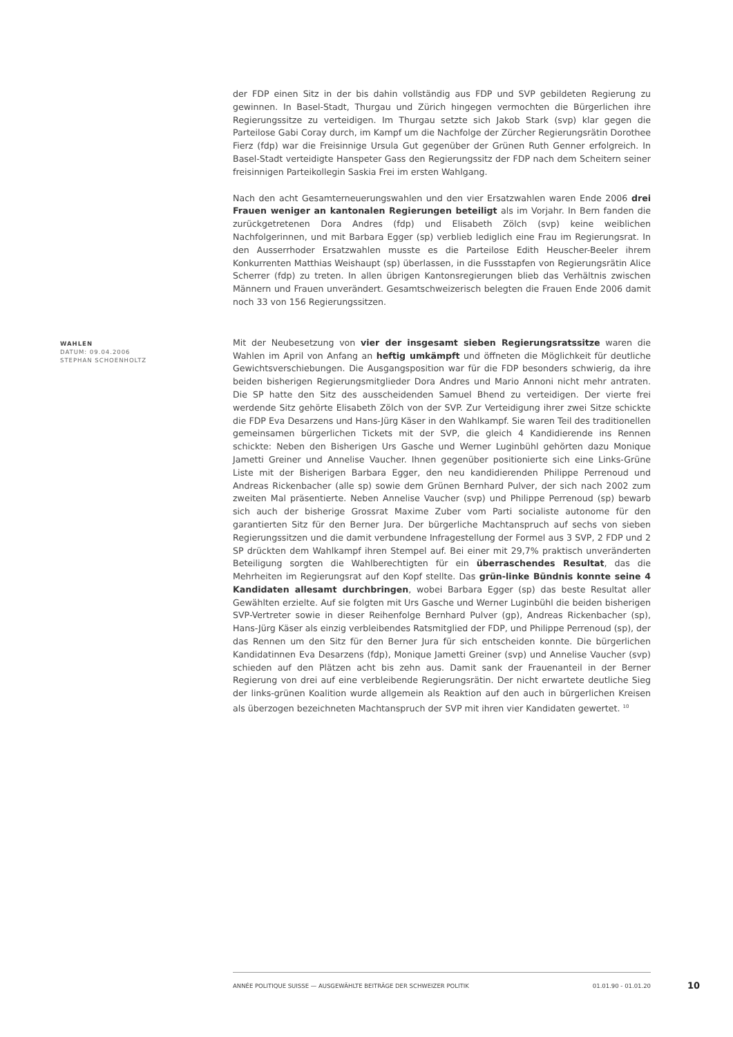der FDP einen Sitz in der bis dahin vollständig aus FDP und SVP gebildeten Regierung zu gewinnen. In Basel-Stadt, Thurgau und Zürich hingegen vermochten die Bürgerlichen ihre Regierungssitze zu verteidigen. Im Thurgau setzte sich Jakob Stark (svp) klar gegen die Parteilose Gabi Coray durch, im Kampf um die Nachfolge der Zürcher Regierungsrätin Dorothee Fierz (fdp) war die Freisinnige Ursula Gut gegenüber der Grünen Ruth Genner erfolgreich. In Basel-Stadt verteidigte Hanspeter Gass den Regierungssitz der FDP nach dem Scheitern seiner freisinnigen Parteikollegin Saskia Frei im ersten Wahlgang.
Nach den acht Gesamterneuerungswahlen und den vier Ersatzwahlen waren Ende 2006 drei Frauen weniger an kantonalen Regierungen beteiligt als im Vorjahr. In Bern fanden die zurückgetretenen Dora Andres (fdp) und Elisabeth Zölch (svp) keine weiblichen Nachfolgerinnen, und mit Barbara Egger (sp) verblieb lediglich eine Frau im Regierungsrat. In den Ausserrhoder Ersatzwahlen musste es die Parteilose Edith Heuscher-Beeler ihrem Konkurrenten Matthias Weishaupt (sp) überlassen, in die Fussstapfen von Regierungsrätin Alice Scherrer (fdp) zu treten. In allen übrigen Kantonsregierungen blieb das Verhältnis zwischen Männern und Frauen unverändert. Gesamtschweizerisch belegten die Frauen Ende 2006 damit noch 33 von 156 Regierungssitzen.
WAHLEN
DATUM: 09.04.2006
STEPHAN SCHOENHOLTZ
Mit der Neubesetzung von vier der insgesamt sieben Regierungsratssitze waren die Wahlen im April von Anfang an heftig umkämpft und öffneten die Möglichkeit für deutliche Gewichtsverschiebungen. Die Ausgangsposition war für die FDP besonders schwierig, da ihre beiden bisherigen Regierungsmitglieder Dora Andres und Mario Annoni nicht mehr antraten. Die SP hatte den Sitz des ausscheidenden Samuel Bhend zu verteidigen. Der vierte frei werdende Sitz gehörte Elisabeth Zölch von der SVP. Zur Verteidigung ihrer zwei Sitze schickte die FDP Eva Desarzens und Hans-Jürg Käser in den Wahlkampf. Sie waren Teil des traditionellen gemeinsamen bürgerlichen Tickets mit der SVP, die gleich 4 Kandidierende ins Rennen schickte: Neben den Bisherigen Urs Gasche und Werner Luginbühl gehörten dazu Monique Jametti Greiner und Annelise Vaucher. Ihnen gegenüber positionierte sich eine Links-Grüne Liste mit der Bisherigen Barbara Egger, den neu kandidierenden Philippe Perrenoud und Andreas Rickenbacher (alle sp) sowie dem Grünen Bernhard Pulver, der sich nach 2002 zum zweiten Mal präsentierte. Neben Annelise Vaucher (svp) und Philippe Perrenoud (sp) bewarb sich auch der bisherige Grossrat Maxime Zuber vom Parti socialiste autonome für den garantierten Sitz für den Berner Jura. Der bürgerliche Machtanspruch auf sechs von sieben Regierungssitzen und die damit verbundene Infragestellung der Formel aus 3 SVP, 2 FDP und 2 SP drückten dem Wahlkampf ihren Stempel auf. Bei einer mit 29,7% praktisch unveränderten Beteiligung sorgten die Wahlberechtigten für ein überraschendes Resultat, das die Mehrheiten im Regierungsrat auf den Kopf stellte. Das grün-linke Bündnis konnte seine 4 Kandidaten allesamt durchbringen, wobei Barbara Egger (sp) das beste Resultat aller Gewählten erzielte. Auf sie folgten mit Urs Gasche und Werner Luginbühl die beiden bisherigen SVP-Vertreter sowie in dieser Reihenfolge Bernhard Pulver (gp), Andreas Rickenbacher (sp), Hans-Jürg Käser als einzig verbleibendes Ratsmitglied der FDP, und Philippe Perrenoud (sp), der das Rennen um den Sitz für den Berner Jura für sich entscheiden konnte. Die bürgerlichen Kandidatinnen Eva Desarzens (fdp), Monique Jametti Greiner (svp) und Annelise Vaucher (svp) schieden auf den Plätzen acht bis zehn aus. Damit sank der Frauenanteil in der Berner Regierung von drei auf eine verbleibende Regierungsrätin. Der nicht erwartete deutliche Sieg der links-grünen Koalition wurde allgemein als Reaktion auf den auch in bürgerlichen Kreisen als überzogen bezeichneten Machtanspruch der SVP mit ihren vier Kandidaten gewertet. <sup>10</sup>
ANNÉE POLITIQUE SUISSE — AUSGEWÄHLTE BEITRÄGE DER SCHWEIZER POLITIK 01.01.90 - 01.01.20
10